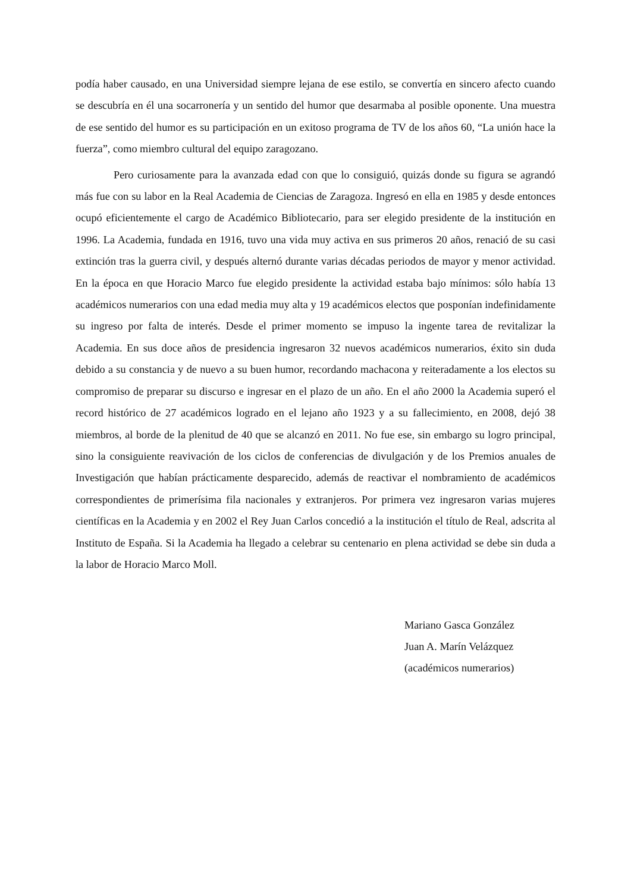podía haber causado, en una Universidad siempre lejana de ese estilo, se convertía en sincero afecto cuando se descubría en él una socarronería y un sentido del humor que desarmaba al posible oponente. Una muestra de ese sentido del humor es su participación en un exitoso programa de TV de los años 60, “La unión hace la fuerza”, como miembro cultural del equipo zaragozano.
Pero curiosamente para la avanzada edad con que lo consiguió, quizás donde su figura se agrandó más fue con su labor en la Real Academia de Ciencias de Zaragoza. Ingresó en ella en 1985 y desde entonces ocupó eficientemente el cargo de Académico Bibliotecario, para ser elegido presidente de la institución en 1996. La Academia, fundada en 1916, tuvo una vida muy activa en sus primeros 20 años, renació de su casi extinción tras la guerra civil, y después alternó durante varias décadas periodos de mayor y menor actividad. En la época en que Horacio Marco fue elegido presidente la actividad estaba bajo mínimos: sólo había 13 académicos numerarios con una edad media muy alta y 19 académicos electos que posponían indefinidamente su ingreso por falta de interés. Desde el primer momento se impuso la ingente tarea de revitalizar la Academia. En sus doce años de presidencia ingresaron 32 nuevos académicos numerarios, éxito sin duda debido a su constancia y de nuevo a su buen humor, recordando machacona y reiteradamente a los electos su compromiso de preparar su discurso e ingresar en el plazo de un año. En el año 2000 la Academia superó el record histórico de 27 académicos logrado en el lejano año 1923 y a su fallecimiento, en 2008, dejó 38 miembros, al borde de la plenitud de 40 que se alcanzó en 2011. No fue ese, sin embargo su logro principal, sino la consiguiente reavivación de los ciclos de conferencias de divulgación y de los Premios anuales de Investigación que habían prácticamente desparecido, además de reactivar el nombramiento de académicos correspondientes de primerísima fila nacionales y extranjeros. Por primera vez ingresaron varias mujeres científicas en la Academia y en 2002 el Rey Juan Carlos concedió a la institución el título de Real, adscrita al Instituto de España. Si la Academia ha llegado a celebrar su centenario en plena actividad se debe sin duda a la labor de Horacio Marco Moll.
Mariano Gasca González
Juan A. Marín Velázquez
(académicos numerarios)